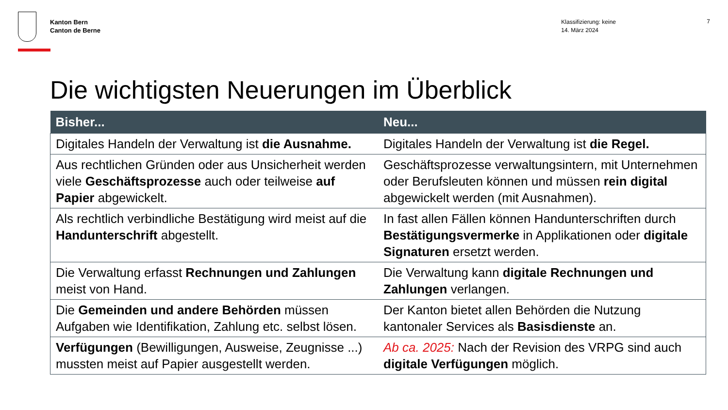Kanton Bern
Canton de Berne
Klassifizierung: keine
14. März 2024
7
Die wichtigsten Neuerungen im Überblick
| Bisher... | Neu... |
| --- | --- |
| Digitales Handeln der Verwaltung ist die Ausnahme. | Digitales Handeln der Verwaltung ist die Regel. |
| Aus rechtlichen Gründen oder aus Unsicherheit werden viele Geschäftsprozesse auch oder teilweise auf Papier abgewickelt. | Geschäftsprozesse verwaltungsintern, mit Unternehmen oder Berufsleuten können und müssen rein digital abgewickelt werden (mit Ausnahmen). |
| Als rechtlich verbindliche Bestätigung wird meist auf die Handunterschrift abgestellt. | In fast allen Fällen können Handunterschriften durch Bestätigungsvermerke in Applikationen oder digitale Signaturen ersetzt werden. |
| Die Verwaltung erfasst Rechnungen und Zahlungen meist von Hand. | Die Verwaltung kann digitale Rechnungen und Zahlungen verlangen. |
| Die Gemeinden und andere Behörden müssen Aufgaben wie Identifikation, Zahlung etc. selbst lösen. | Der Kanton bietet allen Behörden die Nutzung kantonaler Services als Basisdienste an. |
| Verfügungen (Bewilligungen, Ausweise, Zeugnisse ...) mussten meist auf Papier ausgestellt werden. | Ab ca. 2025: Nach der Revision des VRPG sind auch digitale Verfügungen möglich. |